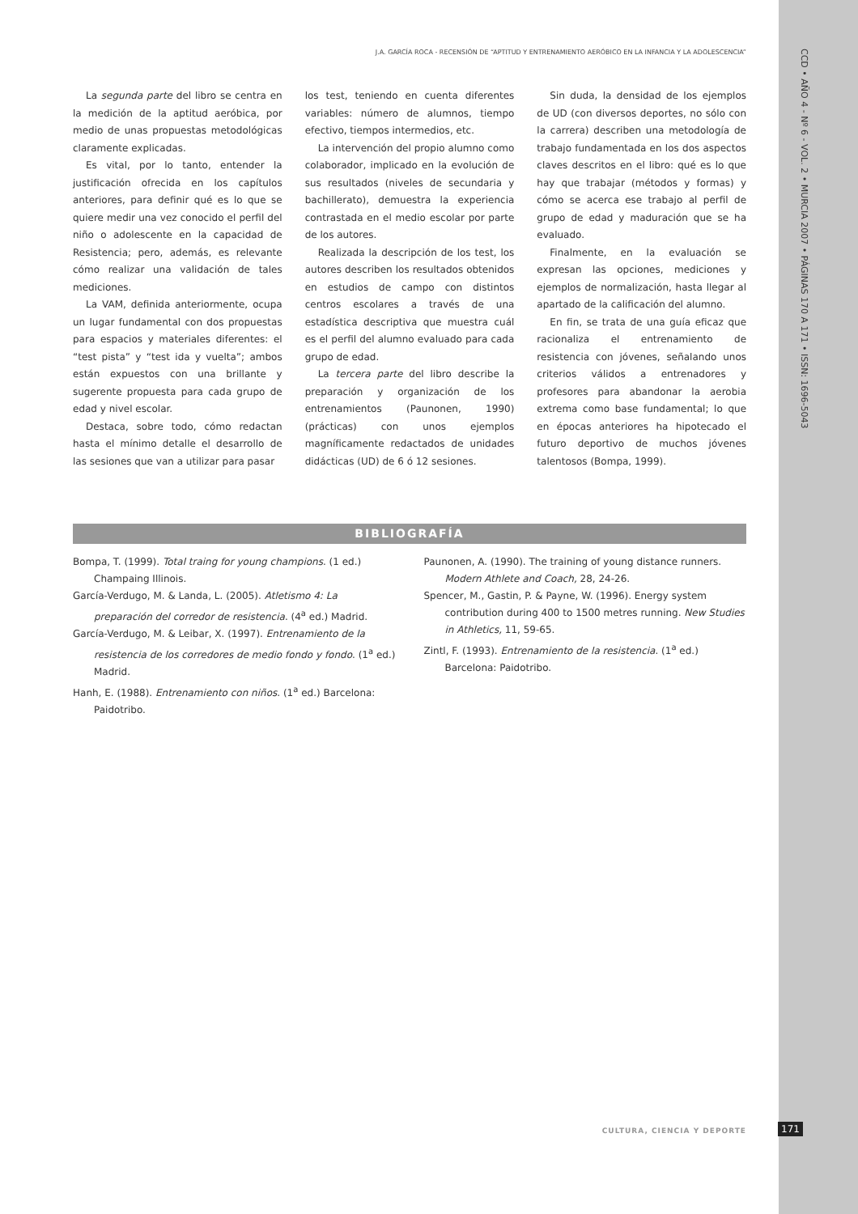J.A. GARCÍA ROCA - RECENSIÓN DE “APTITUD Y ENTRENAMIENTO AERÓBICO EN LA INFANCIA Y LA ADOLESCENCIA”
CCD • AÑO 4 - Nº 6 - VOL. 2 • MURCIA 2007 • PÁGINAS 170 A 171 • ISSN: 1696-5043
La segunda parte del libro se centra en la medición de la aptitud aeróbica, por medio de unas propuestas metodológicas claramente explicadas.
Es vital, por lo tanto, entender la justificación ofrecida en los capítulos anteriores, para definir qué es lo que se quiere medir una vez conocido el perfil del niño o adolescente en la capacidad de Resistencia; pero, además, es relevante cómo realizar una validación de tales mediciones.
La VAM, definida anteriormente, ocupa un lugar fundamental con dos propuestas para espacios y materiales diferentes: el “test pista” y “test ida y vuelta”; ambos están expuestos con una brillante y sugerente propuesta para cada grupo de edad y nivel escolar.
Destaca, sobre todo, cómo redactan hasta el mínimo detalle el desarrollo de las sesiones que van a utilizar para pasar
los test, teniendo en cuenta diferentes variables: número de alumnos, tiempo efectivo, tiempos intermedios, etc.
La intervención del propio alumno como colaborador, implicado en la evolución de sus resultados (niveles de secundaria y bachillerato), demuestra la experiencia contrastada en el medio escolar por parte de los autores.
Realizada la descripción de los test, los autores describen los resultados obtenidos en estudios de campo con distintos centros escolares a través de una estadística descriptiva que muestra cuál es el perfil del alumno evaluado para cada grupo de edad.
La tercera parte del libro describe la preparación y organización de los entrenamientos (Paunonen, 1990) (prácticas) con unos ejemplos magníficamente redactados de unidades didácticas (UD) de 6 ó 12 sesiones.
Sin duda, la densidad de los ejemplos de UD (con diversos deportes, no sólo con la carrera) describen una metodología de trabajo fundamentada en los dos aspectos claves descritos en el libro: qué es lo que hay que trabajar (métodos y formas) y cómo se acerca ese trabajo al perfil de grupo de edad y maduración que se ha evaluado.
Finalmente, en la evaluación se expresan las opciones, mediciones y ejemplos de normalización, hasta llegar al apartado de la calificación del alumno.
En fin, se trata de una guía eficaz que racionaliza el entrenamiento de resistencia con jóvenes, señalando unos criterios válidos a entrenadores y profesores para abandonar la aerobia extrema como base fundamental; lo que en épocas anteriores ha hipotecado el futuro deportivo de muchos jóvenes talentosos (Bompa, 1999).
BIBLIOGRAFÍA
Bompa, T. (1999). Total traing for young champions. (1 ed.) Champaing Illinois.
García-Verdugo, M. & Landa, L. (2005). Atletismo 4: La preparación del corredor de resistencia. (4<sup>a</sup> ed.) Madrid.
García-Verdugo, M. & Leibar, X. (1997). Entrenamiento de la resistencia de los corredores de medio fondo y fondo. (1<sup>a</sup> ed.) Madrid.
Hanh, E. (1988). Entrenamiento con niños. (1<sup>a</sup> ed.) Barcelona: Paidotribo.
Paunonen, A. (1990). The training of young distance runners. Modern Athlete and Coach, 28, 24-26.
Spencer, M., Gastin, P. & Payne, W. (1996). Energy system contribution during 400 to 1500 metres running. New Studies in Athletics, 11, 59-65.
Zintl, F. (1993). Entrenamiento de la resistencia. (1<sup>a</sup> ed.) Barcelona: Paidotribo.
CULTURA, CIENCIA Y DEPORTE 171